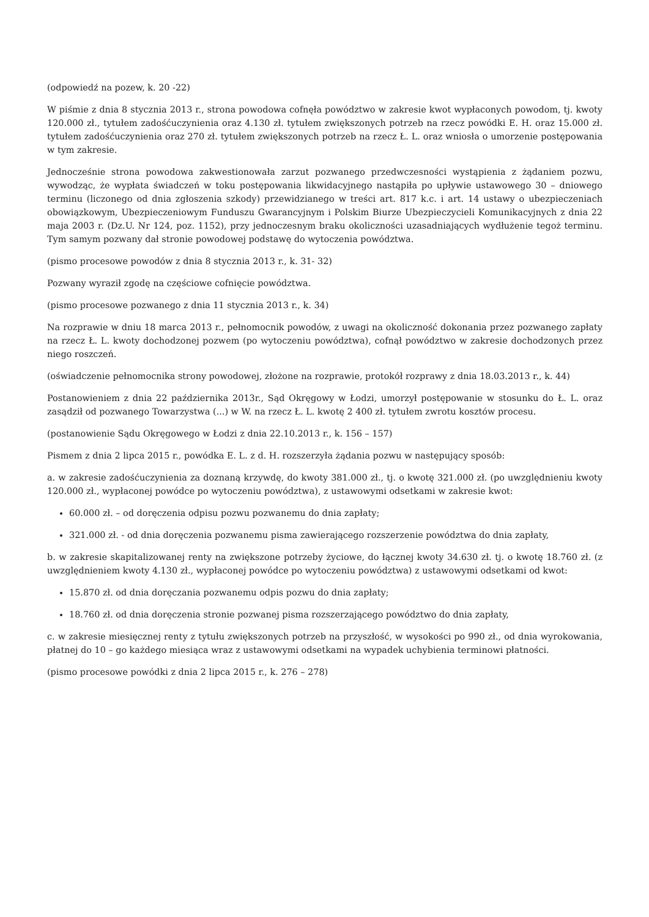(odpowiedź na pozew, k. 20 -22)
W piśmie z dnia 8 stycznia 2013 r., strona powodowa cofnęła powództwo w zakresie kwot wypłaconych powodom, tj. kwoty 120.000 zł., tytułem zadośćuczynienia oraz 4.130 zł. tytułem zwiększonych potrzeb na rzecz powódki E. H. oraz 15.000 zł. tytułem zadośćuczynienia oraz 270 zł. tytułem zwiększonych potrzeb na rzecz Ł. L. oraz wniosła o umorzenie postępowania w tym zakresie.
Jednocześnie strona powodowa zakwestionowała zarzut pozwanego przedwczesności wystąpienia z żądaniem pozwu, wywodząc, że wypłata świadczeń w toku postępowania likwidacyjnego nastąpiła po upływie ustawowego 30 – dniowego terminu (liczonego od dnia zgłoszenia szkody) przewidzianego w treści art. 817 k.c. i art. 14 ustawy o ubezpieczeniach obowiązkowym, Ubezpieczeniowym Funduszu Gwarancyjnym i Polskim Biurze Ubezpieczycieli Komunikacyjnych z dnia 22 maja 2003 r. (Dz.U. Nr 124, poz. 1152), przy jednoczesnym braku okoliczności uzasadniających wydłużenie tegoż terminu. Tym samym pozwany dał stronie powodowej podstawę do wytoczenia powództwa.
(pismo procesowe powodów z dnia 8 stycznia 2013 r., k. 31- 32)
Pozwany wyraził zgodę na częściowe cofnięcie powództwa.
(pismo procesowe pozwanego z dnia 11 stycznia 2013 r., k. 34)
Na rozprawie w dniu 18 marca 2013 r., pełnomocnik powodów, z uwagi na okoliczność dokonania przez pozwanego zapłaty na rzecz Ł. L. kwoty dochodzonej pozwem (po wytoczeniu powództwa), cofnął powództwo w zakresie dochodzonych przez niego roszczeń.
(oświadczenie pełnomocnika strony powodowej, złożone na rozprawie, protokół rozprawy z dnia 18.03.2013 r., k. 44)
Postanowieniem z dnia 22 października 2013r., Sąd Okręgowy w Łodzi, umorzył postępowanie w stosunku do Ł. L. oraz zasądził od pozwanego Towarzystwa (...) w W. na rzecz Ł. L. kwotę 2 400 zł. tytułem zwrotu kosztów procesu.
(postanowienie Sądu Okręgowego w Łodzi z dnia 22.10.2013 r., k. 156 – 157)
Pismem z dnia 2 lipca 2015 r., powódka E. L. z d. H. rozszerzyła żądania pozwu w następujący sposób:
a. w zakresie zadośćuczynienia za doznaną krzywdę, do kwoty 381.000 zł., tj. o kwotę 321.000 zł. (po uwzględnieniu kwoty 120.000 zł., wypłaconej powódce po wytoczeniu powództwa), z ustawowymi odsetkami w zakresie kwot:
60.000 zł. – od doręczenia odpisu pozwu pozwanemu do dnia zapłaty;
321.000 zł. - od dnia doręczenia pozwanemu pisma zawierającego rozszerzenie powództwa do dnia zapłaty,
b. w zakresie skapitalizowanej renty na zwiększone potrzeby życiowe, do łącznej kwoty 34.630 zł. tj. o kwotę 18.760 zł. (z uwzględnieniem kwoty 4.130 zł., wypłaconej powódce po wytoczeniu powództwa) z ustawowymi odsetkami od kwot:
15.870 zł. od dnia doręczania pozwanemu odpis pozwu do dnia zapłaty;
18.760 zł. od dnia doręczenia stronie pozwanej pisma rozszerzającego powództwo do dnia zapłaty,
c. w zakresie miesięcznej renty z tytułu zwiększonych potrzeb na przyszłość, w wysokości po 990 zł., od dnia wyrokowania, płatnej do 10 – go każdego miesiąca wraz z ustawowymi odsetkami na wypadek uchybienia terminowi płatności.
(pismo procesowe powódki z dnia 2 lipca 2015 r., k. 276 – 278)